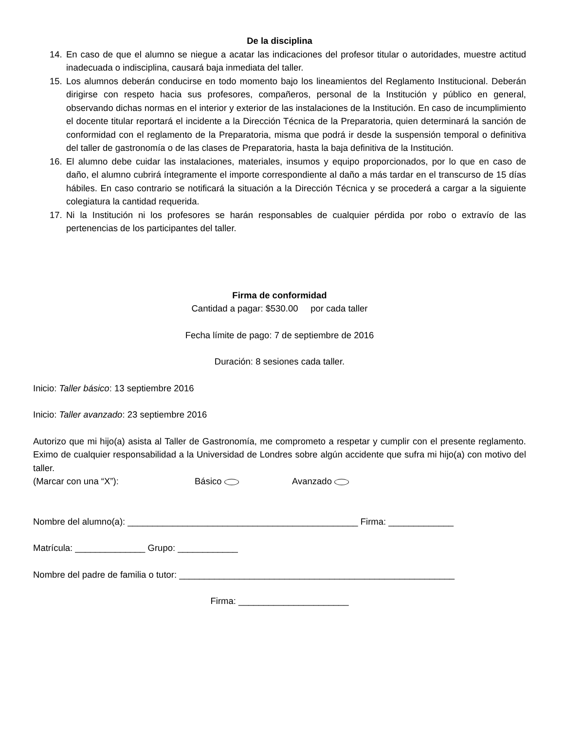De la disciplina
14. En caso de que el alumno se niegue a acatar las indicaciones del profesor titular o autoridades, muestre actitud inadecuada o indisciplina, causará baja inmediata del taller.
15. Los alumnos deberán conducirse en todo momento bajo los lineamientos del Reglamento Institucional. Deberán dirigirse con respeto hacia sus profesores, compañeros, personal de la Institución y público en general, observando dichas normas en el interior y exterior de las instalaciones de la Institución. En caso de incumplimiento el docente titular reportará el incidente a la Dirección Técnica de la Preparatoria, quien determinará la sanción de conformidad con el reglamento de la Preparatoria, misma que podrá ir desde la suspensión temporal o definitiva del taller de gastronomía o de las clases de Preparatoria, hasta la baja definitiva de la Institución.
16. El alumno debe cuidar las instalaciones, materiales, insumos y equipo proporcionados, por lo que en caso de daño, el alumno cubrirá íntegramente el importe correspondiente al daño a más tardar en el transcurso de 15 días hábiles. En caso contrario se notificará la situación a la Dirección Técnica y se procederá a cargar a la siguiente colegiatura la cantidad requerida.
17. Ni la Institución ni los profesores se harán responsables de cualquier pérdida por robo o extravío de las pertenencias de los participantes del taller.
Firma de conformidad
Cantidad a pagar: $530.00 por cada taller
Fecha límite de pago: 7 de septiembre de 2016
Duración: 8 sesiones cada taller.
Inicio: Taller básico: 13 septiembre 2016
Inicio: Taller avanzado: 23 septiembre 2016
Autorizo que mi hijo(a) asista al Taller de Gastronomía, me comprometo a respetar y cumplir con el presente reglamento. Eximo de cualquier responsabilidad a la Universidad de Londres sobre algún accidente que sufra mi hijo(a) con motivo del taller.
(Marcar con una “X”): Básico Avanzado
Nombre del alumno(a): ______________________________________________ Firma: _____________
Matrícula: ______________ Grupo: ____________
Nombre del padre de familia o tutor: _______________________________________________________
Firma: ______________________